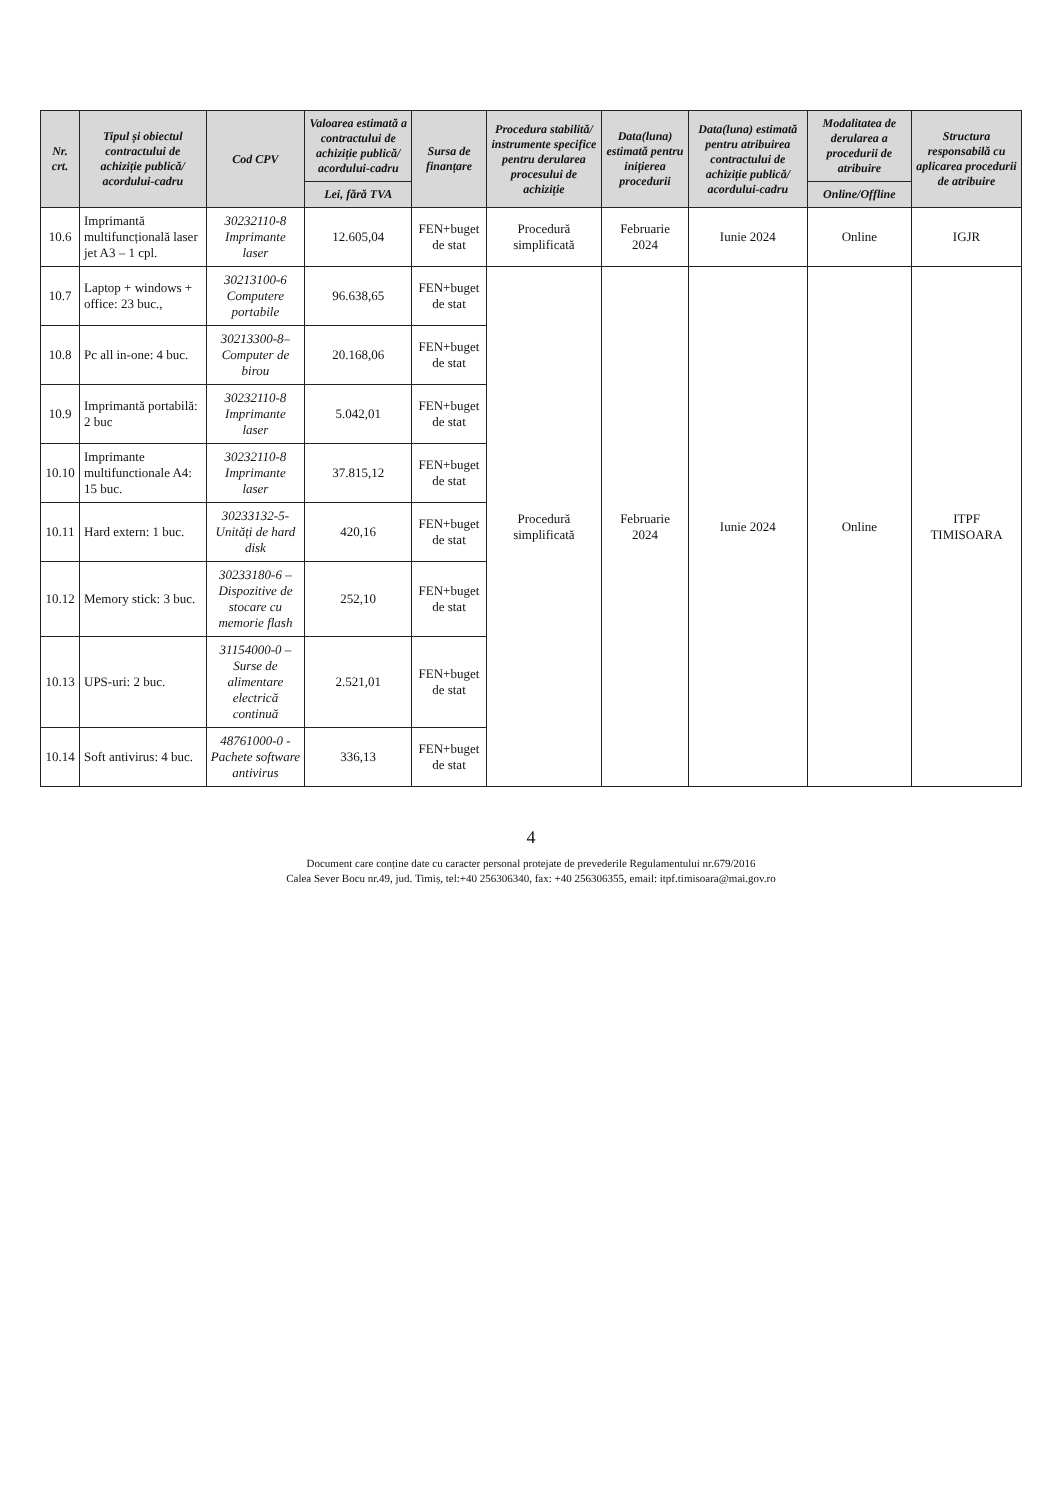| Nr. crt. | Tipul și obiectul contractului de achiziție publică/ acordului-cadru | Cod CPV | Valoarea estimată a contractului de achiziție publică/ acordului-cadru | Sursa de finanțare | Procedura stabilită/ instrumente specifice pentru derularea procesului de achiziție | Data(luna) estimată pentru inițierea procedurii | Data(luna) estimată pentru atribuirea contractului de achiziție publică/ acordului-cadru | Modalitatea de derularea a procedurii de atribuire | Structura responsabilă cu aplicarea procedurii de atribuire |
| --- | --- | --- | --- | --- | --- | --- | --- | --- | --- |
| | | | Lei, fără TVA | | | | | Online/Offline | |
| 10.6 | Imprimantă multifuncțională laser jet A3 – 1 cpl. | 30232110-8 Imprimante laser | 12.605,04 | FEN+buget de stat | Procedură simplificată | Februarie 2024 | Iunie 2024 | Online | IGJR |
| 10.7 | Laptop + windows + office: 23 buc., | 30213100-6 Computere portabile | 96.638,65 | FEN+buget de stat | Procedură simplificată | Februarie 2024 | Iunie 2024 | Online | ITPF TIMISOARA |
| 10.8 | Pc all in-one: 4 buc. | 30213300-8– Computer de birou | 20.168,06 | FEN+buget de stat | | | | | |
| 10.9 | Imprimantă portabilă: 2 buc | 30232110-8 Imprimante laser | 5.042,01 | FEN+buget de stat | | | | | |
| 10.10 | Imprimante multifunctionale A4: 15 buc. | 30232110-8 Imprimante laser | 37.815,12 | FEN+buget de stat | | | | | |
| 10.11 | Hard extern: 1 buc. | 30233132-5-Unități de hard disk | 420,16 | FEN+buget de stat | | | | | |
| 10.12 | Memory stick: 3 buc. | 30233180-6 – Dispozitive de stocare cu memorie flash | 252,10 | FEN+buget de stat | | | | | |
| 10.13 | UPS-uri: 2 buc. | 31154000-0 – Surse de alimentare electrică continuă | 2.521,01 | FEN+buget de stat | | | | | |
| 10.14 | Soft antivirus: 4 buc. | 48761000-0 - Pachete software antivirus | 336,13 | FEN+buget de stat | | | | | |
4
Document care conține date cu caracter personal protejate de prevederile Regulamentului nr.679/2016
Calea Sever Bocu nr.49, jud. Timiș, tel:+40 256306340, fax: +40 256306355, email: itpf.timisoara@mai.gov.ro